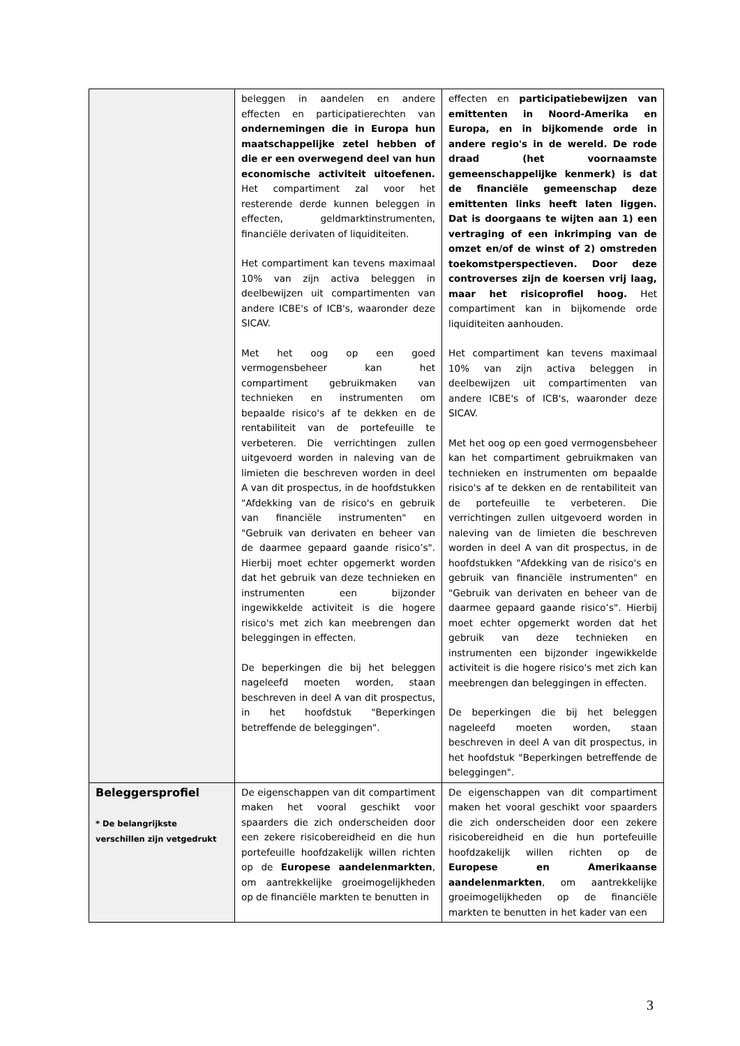| | beleggen in aandelen en andere effecten en participatierechten van ondernemingen die in Europa hun maatschappelijke zetel hebben of die er een overwegend deel van hun economische activiteit uitoefenen. Het compartiment zal voor het resterende derde kunnen beleggen in effecten, geldmarktinstrumenten, financiële derivaten of liquiditeiten. Het compartiment kan tevens maximaal 10% van zijn activa beleggen in deelbewijzen uit compartimenten van andere ICBE's of ICB's, waaronder deze SICAV. Met het oog op een goed vermogensbeheer kan het compartiment gebruikmaken van technieken en instrumenten om bepaalde risico's af te dekken en de rentabiliteit van de portefeuille te verbeteren. Die verrichtingen zullen uitgevoerd worden in naleving van de limieten die beschreven worden in deel A van dit prospectus, in de hoofdstukken "Afdekking van de risico's en gebruik van financiële instrumenten" en "Gebruik van derivaten en beheer van de daarmee gepaard gaande risico’s". Hierbij moet echter opgemerkt worden dat het gebruik van deze technieken en instrumenten een bijzonder ingewikkelde activiteit is die hogere risico's met zich kan meebrengen dan beleggingen in effecten. De beperkingen die bij het beleggen nageleefd moeten worden, staan beschreven in deel A van dit prospectus, in het hoofdstuk "Beperkingen betreffende de beleggingen". | effecten en participatiebewijzen van emittenten in Noord-Amerika en Europa, en in bijkomende orde in andere regio's in de wereld. De rode draad (het voornaamste gemeenschappelijke kenmerk) is dat de financiële gemeenschap deze emittenten links heeft laten liggen. Dat is doorgaans te wijten aan 1) een vertraging of een inkrimping van de omzet en/of de winst of 2) omstreden toekomstperspectieven. Door deze controverses zijn de koersen vrij laag, maar het risicoprofiel hoog. Het compartiment kan in bijkomende orde liquiditeiten aanhouden. Het compartiment kan tevens maximaal 10% van zijn activa beleggen in deelbewijzen uit compartimenten van andere ICBE's of ICB's, waaronder deze SICAV. Met het oog op een goed vermogensbeheer kan het compartiment gebruikmaken van technieken en instrumenten om bepaalde risico's af te dekken en de rentabiliteit van de portefeuille te verbeteren. Die verrichtingen zullen uitgevoerd worden in naleving van de limieten die beschreven worden in deel A van dit prospectus, in de hoofdstukken "Afdekking van de risico's en gebruik van financiële instrumenten" en "Gebruik van derivaten en beheer van de daarmee gepaard gaande risico’s". Hierbij moet echter opgemerkt worden dat het gebruik van deze technieken en instrumenten een bijzonder ingewikkelde activiteit is die hogere risico's met zich kan meebrengen dan beleggingen in effecten. De beperkingen die bij het beleggen nageleefd moeten worden, staan beschreven in deel A van dit prospectus, in het hoofdstuk "Beperkingen betreffende de beleggingen". |
| Beleggersprofiel * De belangrijkste verschillen zijn vetgedrukt | De eigenschappen van dit compartiment maken het vooral geschikt voor spaarders die zich onderscheiden door een zekere risicobereidheid en die hun portefeuille hoofdzakelijk willen richten op de Europese aandelenmarkten , om aantrekkelijke groeimogelijkheden op de financiële markten te benutten in | De eigenschappen van dit compartiment maken het vooral geschikt voor spaarders die zich onderscheiden door een zekere risicobereidheid en die hun portefeuille hoofdzakelijk willen richten op de Europese en Amerikaanse aandelenmarkten , om aantrekkelijke groeimogelijkheden op de financiële markten te benutten in het kader van een |
3